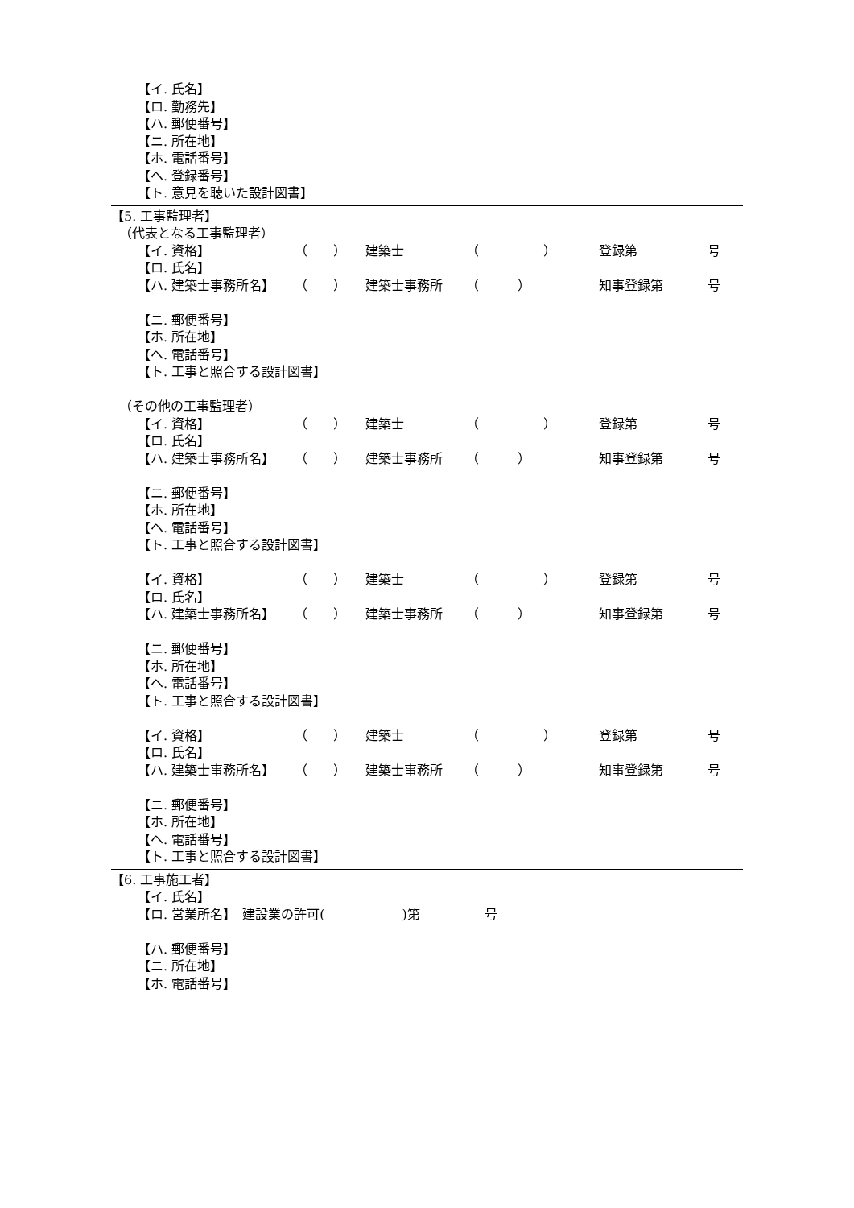【イ. 氏名】
【ロ. 勤務先】
【ハ. 郵便番号】
【ニ. 所在地】
【ホ. 電話番号】
【ヘ. 登録番号】
【ト. 意見を聴いた設計図書】
【5. 工事監理者】
（代表となる工事監理者）
【イ. 資格】 （　　） 建築士 （　　　　　） 登録第 号
【ロ. 氏名】
【ハ. 建築士事務所名】 （　　） 建築士事務所 （　　　） 知事登録第 号
【ニ. 郵便番号】
【ホ. 所在地】
【ヘ. 電話番号】
【ト. 工事と照合する設計図書】
（その他の工事監理者）
【イ. 資格】 （　　） 建築士 （　　　　　） 登録第 号
【ロ. 氏名】
【ハ. 建築士事務所名】 （　　） 建築士事務所 （　　　） 知事登録第 号
【ニ. 郵便番号】
【ホ. 所在地】
【ヘ. 電話番号】
【ト. 工事と照合する設計図書】
【イ. 資格】 （　　） 建築士 （　　　　　） 登録第 号
【ロ. 氏名】
【ハ. 建築士事務所名】 （　　） 建築士事務所 （　　　） 知事登録第 号
【ニ. 郵便番号】
【ホ. 所在地】
【ヘ. 電話番号】
【ト. 工事と照合する設計図書】
【イ. 資格】 （　　） 建築士 （　　　　　） 登録第 号
【ロ. 氏名】
【ハ. 建築士事務所名】 （　　） 建築士事務所 （　　　） 知事登録第 号
【ニ. 郵便番号】
【ホ. 所在地】
【ヘ. 電話番号】
【ト. 工事と照合する設計図書】
【6. 工事施工者】
【イ. 氏名】
【ロ. 営業所名】　建設業の許可(　　　　　　)第　　　　　号
【ハ. 郵便番号】
【ニ. 所在地】
【ホ. 電話番号】